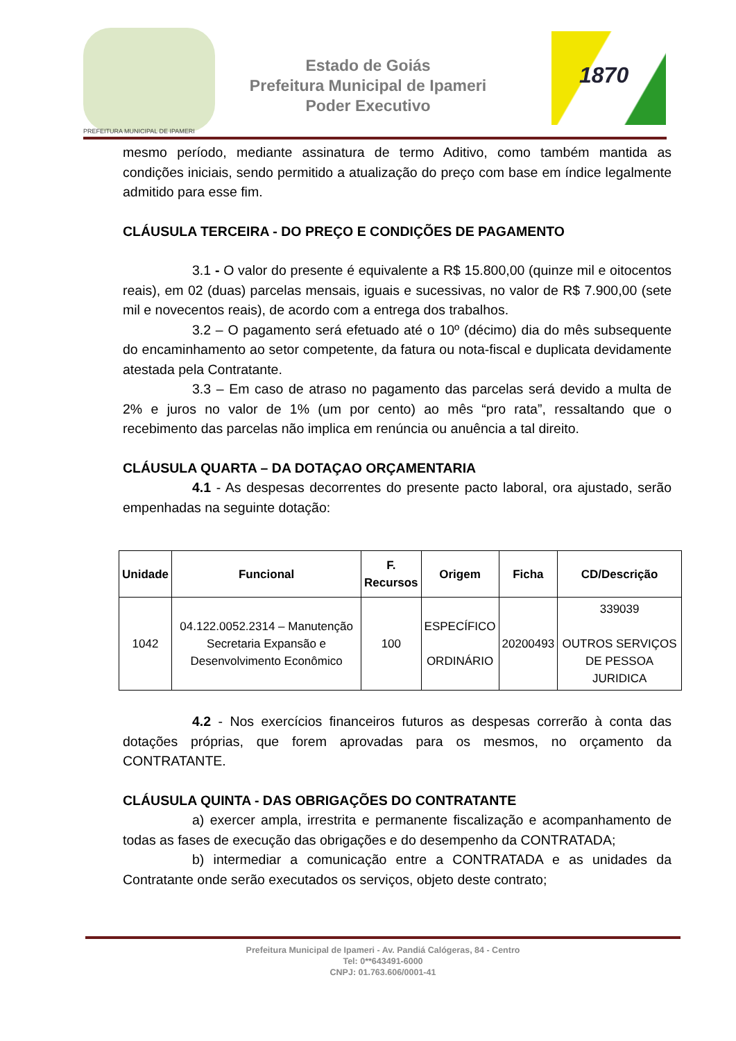PREFEITURA MUNICIPAL DE IPAMERI
Estado de Goiás
Prefeitura Municipal de Ipameri
Poder Executivo
1870
mesmo período, mediante assinatura de termo Aditivo, como também mantida as condições iniciais, sendo permitido a atualização do preço com base em índice legalmente admitido para esse fim.
CLÁUSULA TERCEIRA - DO PREÇO E CONDIÇÕES DE PAGAMENTO
3.1 - O valor do presente é equivalente a R$ 15.800,00 (quinze mil e oitocentos reais), em 02 (duas) parcelas mensais, iguais e sucessivas, no valor de R$ 7.900,00 (sete mil e novecentos reais), de acordo com a entrega dos trabalhos.
3.2 – O pagamento será efetuado até o 10º (décimo) dia do mês subsequente do encaminhamento ao setor competente, da fatura ou nota-fiscal e duplicata devidamente atestada pela Contratante.
3.3 – Em caso de atraso no pagamento das parcelas será devido a multa de 2% e juros no valor de 1% (um por cento) ao mês “pro rata”, ressaltando que o recebimento das parcelas não implica em renúncia ou anuência a tal direito.
CLÁUSULA QUARTA – DA DOTAÇAO ORÇAMENTARIA
4.1 - As despesas decorrentes do presente pacto laboral, ora ajustado, serão empenhadas na seguinte dotação:
| Unidade | Funcional | F. Recursos | Origem | Ficha | CD/Descrição |
| --- | --- | --- | --- | --- | --- |
| 1042 | 04.122.0052.2314 – Manutenção Secretaria Expansão e Desenvolvimento Econômico | 100 | ESPECÍFICO ORDINÁRIO | 20200493 | 339039 OUTROS SERVIÇOS DE PESSOA JURIDICA |
4.2 - Nos exercícios financeiros futuros as despesas correrão à conta das dotações próprias, que forem aprovadas para os mesmos, no orçamento da CONTRATANTE.
CLÁUSULA QUINTA - DAS OBRIGAÇÕES DO CONTRATANTE
a) exercer ampla, irrestrita e permanente fiscalização e acompanhamento de todas as fases de execução das obrigações e do desempenho da CONTRATADA;
b) intermediar a comunicação entre a CONTRATADA e as unidades da Contratante onde serão executados os serviços, objeto deste contrato;
Prefeitura Municipal de Ipameri - Av. Pandiá Calógeras, 84 - Centro
Tel: 0**643491-6000
CNPJ: 01.763.606/0001-41